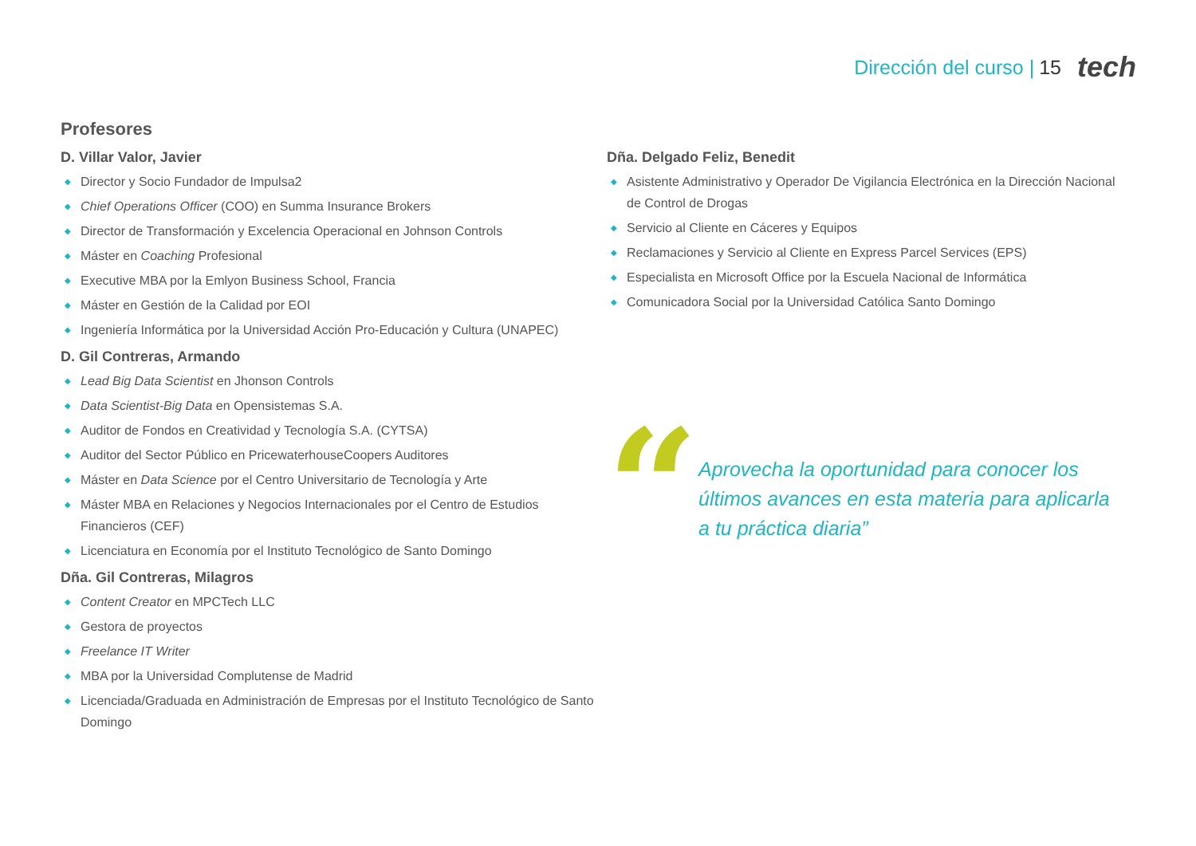Dirección del curso | 15 tech
Profesores
D. Villar Valor, Javier
◆ Director y Socio Fundador de Impulsa2
◆ Chief Operations Officer (COO) en Summa Insurance Brokers
◆ Director de Transformación y Excelencia Operacional en Johnson Controls
◆ Máster en Coaching Profesional
◆ Executive MBA por la Emlyon Business School, Francia
◆ Máster en Gestión de la Calidad por EOI
◆ Ingeniería Informática por la Universidad Acción Pro-Educación y Cultura (UNAPEC)
D. Gil Contreras, Armando
◆ Lead Big Data Scientist en Jhonson Controls
◆ Data Scientist-Big Data en Opensistemas S.A.
◆ Auditor de Fondos en Creatividad y Tecnología S.A. (CYTSA)
◆ Auditor del Sector Público en PricewaterhouseCoopers Auditores
◆ Máster en Data Science por el Centro Universitario de Tecnología y Arte
◆ Máster MBA en Relaciones y Negocios Internacionales por el Centro de Estudios Financieros (CEF)
◆ Licenciatura en Economía por el Instituto Tecnológico de Santo Domingo
Dña. Gil Contreras, Milagros
◆ Content Creator en MPCTech LLC
◆ Gestora de proyectos
◆ Freelance IT Writer
◆ MBA por la Universidad Complutense de Madrid
◆ Licenciada/Graduada en Administración de Empresas por el Instituto Tecnológico de Santo Domingo
Dña. Delgado Feliz, Benedit
◆ Asistente Administrativo y Operador De Vigilancia Electrónica en la Dirección Nacional de Control de Drogas
◆ Servicio al Cliente en Cáceres y Equipos
◆ Reclamaciones y Servicio al Cliente en Express Parcel Services (EPS)
◆ Especialista en Microsoft Office por la Escuela Nacional de Informática
◆ Comunicadora Social por la Universidad Católica Santo Domingo
“
Aprovecha la oportunidad para conocer los últimos avances en esta materia para aplicarla a tu práctica diaria”